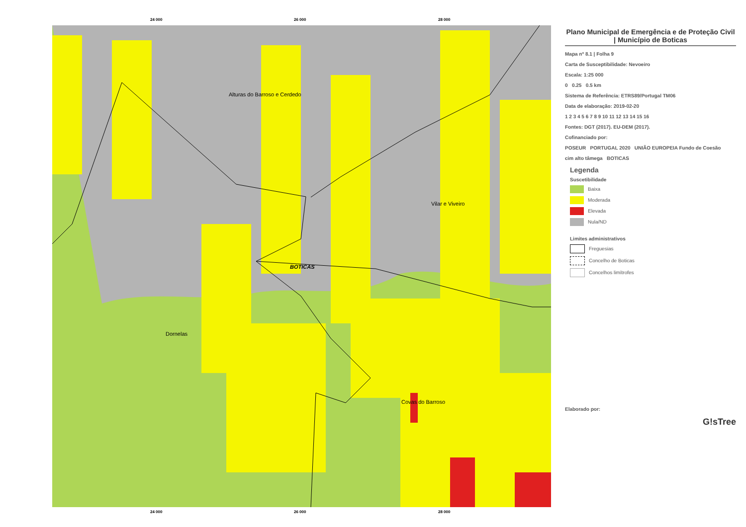24 000 26 000 28 000
Alturas do Barroso e Cerdedo
Vilar e Viveiro
BOTICAS
Dornelas
Covas do Barroso
24 000 26 000 28 000
Plano Municipal de Emergência e de Proteção Civil | Município de Boticas
Mapa nº 8.1 | Folha 9
Carta de Susceptibilidade: Nevoeiro
Escala: 1:25 000
0 0.25 0.5 km
Sistema de Referência: ETRS89/Portugal TM06
Data de elaboração: 2019-02-20
1 2 3 4 5 6 7 8 9 10 11 12 13 14 15 16
Fontes: DGT (2017). EU-DEM (2017).
Cofinanciado por:
POSEUR PORTUGAL 2020 UNIÃO EUROPEIA Fundo de Coesão
cim alto tâmega BOTICAS
Legenda
Suscetibilidade
Baixa
Moderada
Elevada
Nula/ND
Limites administrativos
Freguesias
Concelho de Boticas
Concelhos limítrofes
Elaborado por:
G!sTree